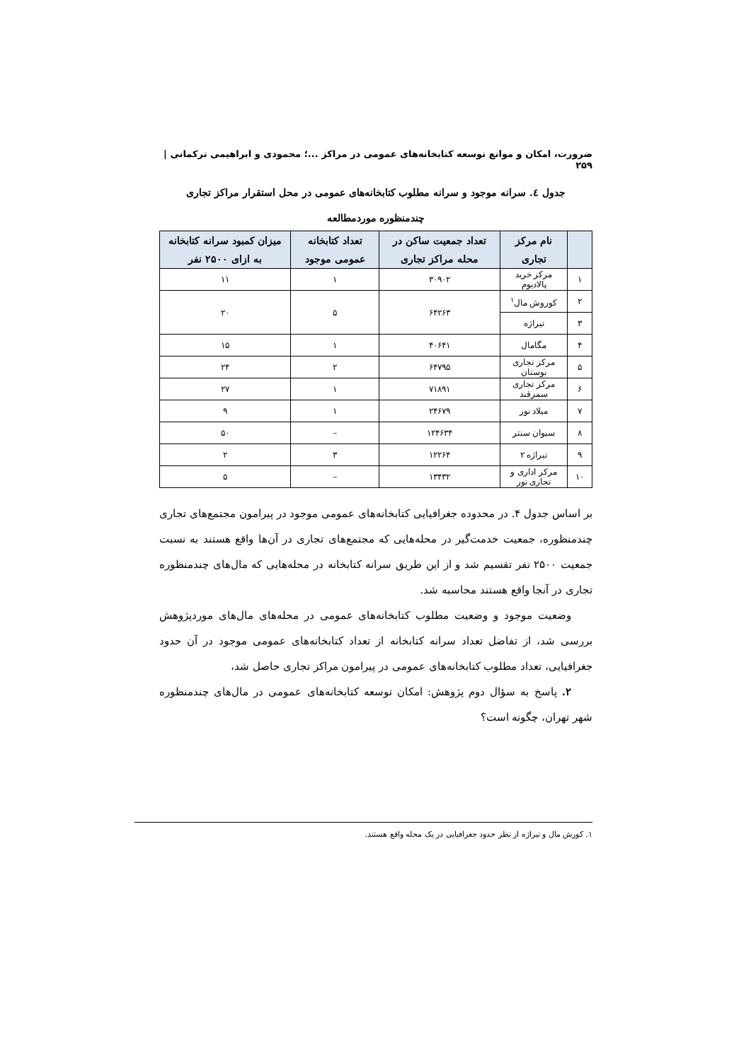ضرورت، امکان و موانع توسعه کتابخانه‌های عمومی در مراکز ...؛ محمودی و ابراهیمی ترکمانی | ۲۵۹
جدول ٤. سرانه موجود و سرانه مطلوب کتابخانه‌های عمومی در محل استقرار مراکز تجاری
چندمنظوره موردمطالعه
| | نام مرکز تجاری | تعداد جمعیت ساکن در محله مراکز تجاری | تعداد کتابخانه عمومی موجود | میزان کمبود سرانه کتابخانه به ازای ۲۵۰۰ نفر |
| --- | --- | --- | --- | --- |
| ۱ | مرکز خرید پالادیوم | ۳۰۹۰۲ | ۱ | ۱۱ |
| ۲ | کوروش مال<sup>۱</sup> | ۶۴۲۶۳ | ۵ | ۲۰ |
| ۳ | تیراژه | | | |
| ۴ | مگامال | ۴۰۶۴۱ | ۱ | ۱۵ |
| ۵ | مرکز تجاری بوستان | ۶۴۷۹۵ | ۲ | ۲۴ |
| ۶ | مرکز تجاری سمرقند | ۷۱۸۹۱ | ۱ | ۲۷ |
| ۷ | میلاد نور | ۲۴۶۷۹ | ۱ | ۹ |
| ۸ | سیوان سنتر | ۱۲۴۶۳۴ | – | ۵۰ |
| ۹ | تیراژه ۲ | ۱۲۲۶۴ | ۳ | ۲ |
| ۱۰ | مرکز اداری و تجاری نور | ۱۳۴۳۲ | – | ۵ |
بر اساس جدول ۴. در محدوده جغرافیایی کتابخانه‌های عمومی موجود در پیرامون مجتمع‌های تجاری چندمنظوره، جمعیت خدمت‌گیر در محله‌هایی که مجتمع‌های تجاری در آن‌ها واقع هستند به نسبت جمعیت ۲۵۰۰ نفر تقسیم شد و از این طریق سرانه کتابخانه در محله‌هایی که مال‌های چندمنظوره تجاری در آنجا واقع هستند محاسبه شد.
وضعیت موجود و وضعیت مطلوب کتابخانه‌های عمومی در محله‌های مال‌های موردپژوهش بررسی شد، از تفاضل تعداد سرانه کتابخانه از تعداد کتابخانه‌های عمومی موجود در آن حدود جغرافیایی، تعداد مطلوب کتابخانه‌های عمومی در پیرامون مراکز تجاری حاصل شد،
۲. پاسخ به سؤال دوم پژوهش: امکان توسعه کتابخانه‌های عمومی در مال‌های چندمنظوره شهر تهران، چگونه است؟
۱. کورش مال و تیراژه از نظر حدود جغرافیایی در یک محله واقع هستند.